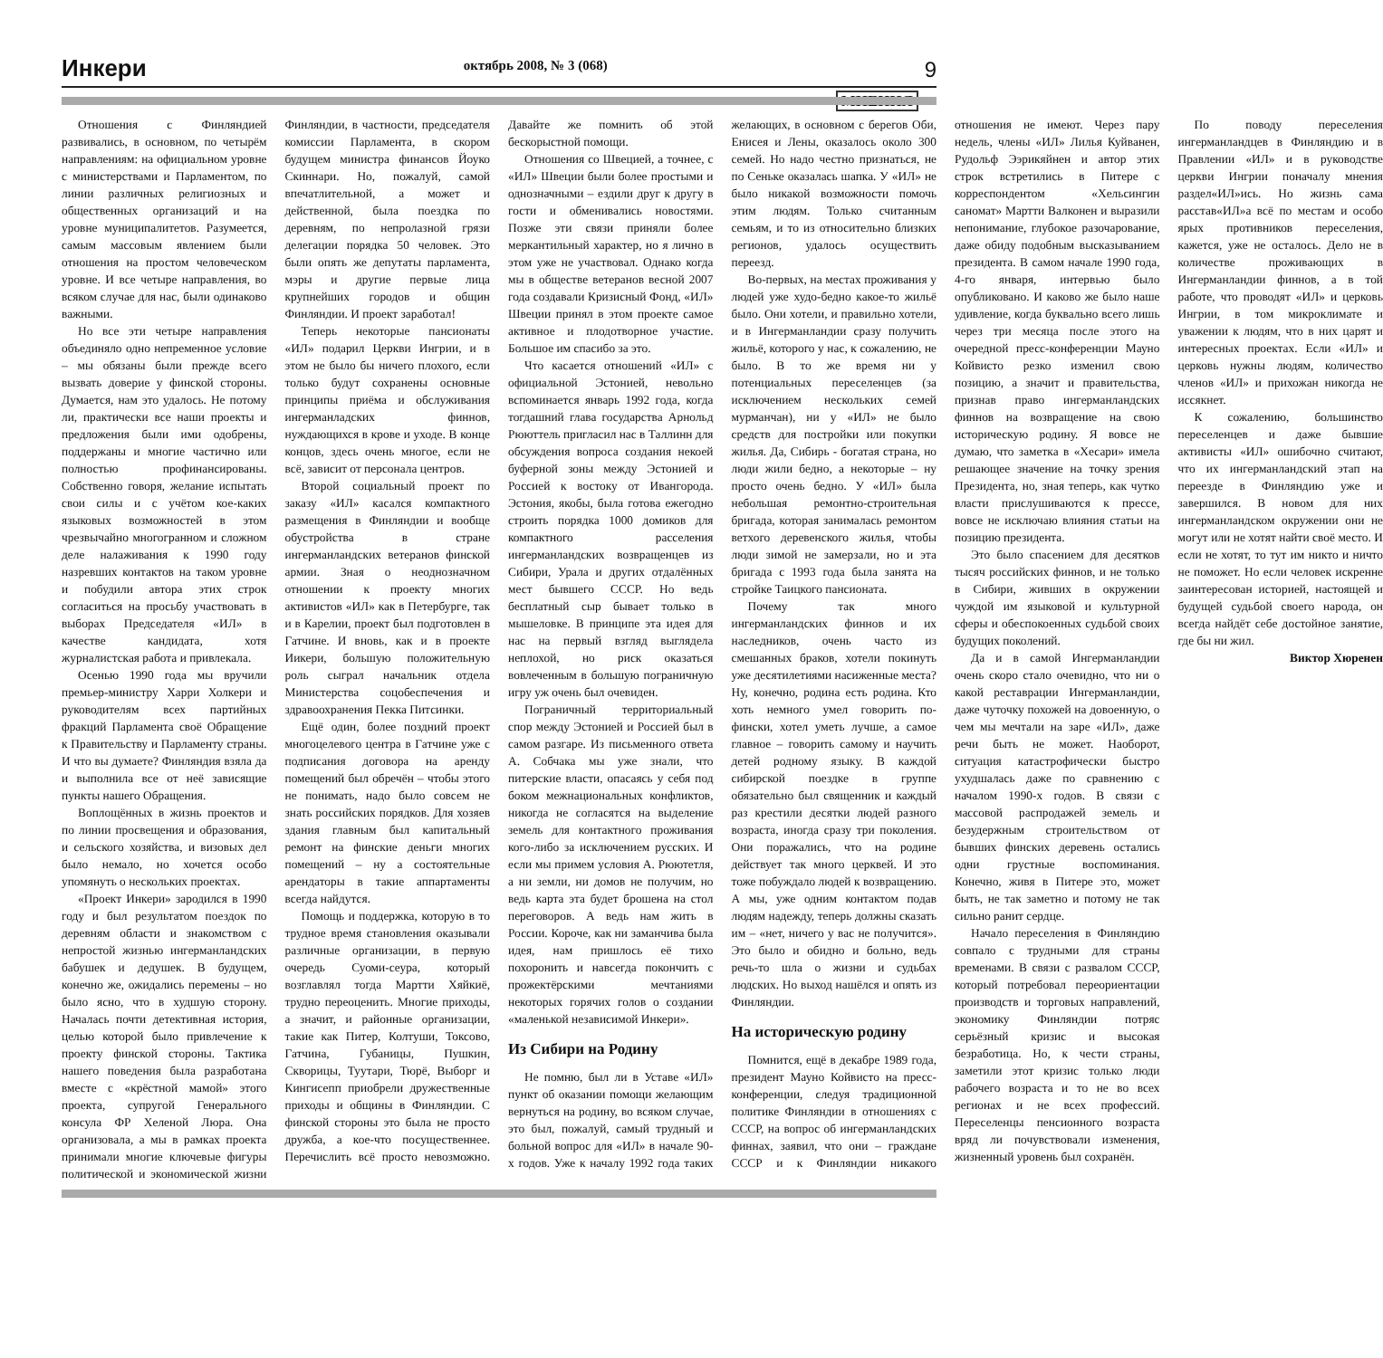Инкери октябрь 2008, № 3 (068) 9
МНЕНИЯ
Отношения с Финляндией развивались, в основном, по четырём направлениям: на официальном уровне с министерствами и Парламентом, по линии различных религиозных и общественных организаций и на уровне муниципалитетов. Разумеется, самым массовым явлением были отношения на простом человеческом уровне. И все четыре направления, во всяком случае для нас, были одинаково важными.
Но все эти четыре направления объединяло одно непременное условие – мы обязаны были прежде всего вызвать доверие у финской стороны. Думается, нам это удалось. Не потому ли, практически все наши проекты и предложения были ими одобрены, поддержаны и многие частично или полностью профинансированы. Собственно говоря, желание испытать свои силы и с учётом кое-каких языковых возможностей в этом чрезвычайно многогранном и сложном деле налаживания к 1990 году назревших контактов на таком уровне и побудили автора этих строк согласиться на просьбу участвовать в выборах Председателя «ИЛ» в качестве кандидата, хотя журналистская работа и привлекала.
Осенью 1990 года мы вручили премьер-министру Харри Холкери и руководителям всех партийных фракций Парламента своё Обращение к Правительству и Парламенту страны. И что вы думаете? Финляндия взяла да и выполнила все от неё зависящие пункты нашего Обращения.
Воплощённых в жизнь проектов и по линии просвещения и образования, и сельского хозяйства, и визовых дел было немало, но хочется особо упомянуть о нескольких проектах.
«Проект Инкери» зародился в 1990 году и был результатом поездок по деревням области и знакомством с непростой жизнью ингерманландских бабушек и дедушек. В будущем, конечно же, ожидались перемены – но было ясно, что в худшую сторону. Началась почти детективная история, целью которой было привлечение к проекту финской стороны. Тактика нашего поведения была разработана вместе с «крёстной мамой» этого проекта, супругой Генерального консула ФР Хеленой Люра. Она организовала, а мы в рамках проекта принимали многие ключевые фигуры политической и экономической жизни Финляндии, в частности, председателя комиссии Парламента, в скором будущем министра финансов Йоуко Скиннари. Но, пожалуй, самой впечатлительной, а может и действенной, была поездка по деревням, по непролазной грязи делегации порядка 50 человек. Это были опять же депутаты парламента, мэры и другие первые лица крупнейших городов и общин Финляндии. И проект заработал!
Теперь некоторые пансионаты «ИЛ» подарил Церкви Ингрии, и в этом не было бы ничего плохого, если только будут сохранены основные принципы приёма и обслуживания ингерманладских финнов, нуждающихся в крове и уходе. В конце концов, здесь очень многое, если не всё, зависит от персонала центров.
Второй социальный проект по заказу «ИЛ» касался компактного размещения в Финляндии и вообще обустройства в стране ингерманландских ветеранов финской армии. Зная о неоднозначном отношении к проекту многих активистов «ИЛ» как в Петербурге, так и в Карелии, проект был подготовлен в Гатчине. И вновь, как и в проекте Иикери, большую положительную роль сыграл начальник отдела Министерства соцобеспечения и здравоохранения Пекка Питсинки.
Ещё один, более поздний проект многоцелевого центра в Гатчине уже с подписания договора на аренду помещений был обречён – чтобы этого не понимать, надо было совсем не знать российских порядков. Для хозяев здания главным был капитальный ремонт на финские деньги многих помещений – ну а состоятельные арендаторы в такие аппартаменты всегда найдутся.
Помощь и поддержка, которую в то трудное время становления оказывали различные организации, в первую очередь Суоми-сеура, который возглавлял тогда Мартти Хяйкиё, трудно переоценить. Многие приходы, а значит, и районные организации, такие как Питер, Колтуши, Токсово, Гатчина, Губаницы, Пушкин, Скворицы, Туутари, Тюрё, Выборг и Кингисепп приобрели дружественные приходы и общины в Финляндии. С финской стороны это была не просто дружба, а кое-что посущественнее. Перечислить всё просто невозможно. Давайте же помнить об этой бескорыстной помощи.
Отношения со Швецией, а точнее, с «ИЛ» Швеции были более простыми и однозначными – ездили друг к другу в гости и обменивались новостями. Позже эти связи приняли более меркантильный характер, но я лично в этом уже не участвовал. Однако когда мы в обществе ветеранов весной 2007 года создавали Кризисный Фонд, «ИЛ» Швеции принял в этом проекте самое активное и плодотворное участие. Большое им спасибо за это.
Что касается отношений «ИЛ» с официальной Эстонией, невольно вспоминается январь 1992 года, когда тогдашний глава государства Арнольд Рююттель пригласил нас в Таллинн для обсуждения вопроса создания некоей буферной зоны между Эстонией и Россией к востоку от Ивангорода. Эстония, якобы, была готова ежегодно строить порядка 1000 домиков для компактного расселения ингерманландских возвращенцев из Сибири, Урала и других отдалённых мест бывшего СССР. Но ведь бесплатный сыр бывает только в мышеловке. В принципе эта идея для нас на первый взгляд выглядела неплохой, но риск оказаться вовлеченным в большую пограничную игру уж очень был очевиден.
Пограничный территориальный спор между Эстонией и Россией был в самом разгаре. Из письменного ответа А. Собчака мы уже знали, что питерские власти, опасаясь у себя под боком межнациональных конфликтов, никогда не согласятся на выделение земель для контактного проживания кого-либо за исключением русских. И если мы примем условия А. Рюютетля, а ни земли, ни домов не получим, но ведь карта эта будет брошена на стол переговоров. А ведь нам жить в России. Короче, как ни заманчива была идея, нам пришлось её тихо похоронить и навсегда покончить с прожектёрскими мечтаниями некоторых горячих голов о создании «маленькой независимой Инкери».
Из Сибири на Родину
Не помню, был ли в Уставе «ИЛ» пункт об оказании помощи желающим вернуться на родину, во всяком случае, это был, пожалуй, самый трудный и больной вопрос для «ИЛ» в начале 90-х годов. Уже к началу 1992 года таких желающих, в основном с берегов Оби, Енисея и Лены, оказалось около 300 семей. Но надо честно признаться, не по Сеньке оказалась шапка. У «ИЛ» не было никакой возможности помочь этим людям. Только считанным семьям, и то из относительно близких регионов, удалось осуществить переезд.
Во-первых, на местах проживания у людей уже худо-бедно какое-то жильё было. Они хотели, и правильно хотели, и в Ингерманландии сразу получить жильё, которого у нас, к сожалению, не было. В то же время ни у потенциальных переселенцев (за исключением нескольких семей мурманчан), ни у «ИЛ» не было средств для постройки или покупки жилья. Да, Сибирь - богатая страна, но люди жили бедно, а некоторые – ну просто очень бедно. У «ИЛ» была небольшая ремонтно-строительная бригада, которая занималась ремонтом ветхого деревенского жилья, чтобы люди зимой не замерзали, но и эта бригада с 1993 года была занята на стройке Таицкого пансионата.
Почему так много ингерманландских финнов и их наследников, очень часто из смешанных браков, хотели покинуть уже десятилетиями насиженные места? Ну, конечно, родина есть родина. Кто хоть немного умел говорить по-фински, хотел уметь лучше, а самое главное – говорить самому и научить детей родному языку. В каждой сибирской поездке в группе обязательно был священник и каждый раз крестили десятки людей разного возраста, иногда сразу три поколения. Они поражались, что на родине действует так много церквей. И это тоже побуждало людей к возвращению. А мы, уже одним контактом подав людям надежду, теперь должны сказать им – «нет, ничего у вас не получится». Это было и обидно и больно, ведь речь-то шла о жизни и судьбах людских. Но выход нашёлся и опять из Финляндии.
На историческую родину
Помнится, ещё в декабре 1989 года, президент Мауно Койвисто на пресс-конференции, следуя традиционной политике Финляндии в отношениях с СССР, на вопрос об ингерманландских финнах, заявил, что они – граждане СССР и к Финляндии никакого отношения не имеют. Через пару недель, члены «ИЛ» Лилья Куйванен, Рудольф Ээрикяйнен и автор этих строк встретились в Питере с корреспондентом «Хельсингин саномат» Мартти Валконен и выразили непонимание, глубокое разочарование, даже обиду подобным высказыванием президента. В самом начале 1990 года, 4-го января, интервью было опубликовано. И каково же было наше удивление, когда буквально всего лишь через три месяца после этого на очередной пресс-конференции Мауно Койвисто резко изменил свою позицию, а значит и правительства, признав право ингерманландских финнов на возвращение на свою историческую родину. Я вовсе не думаю, что заметка в «Хесари» имела решающее значение на точку зрения Президента, но, зная теперь, как чутко власти прислушиваются к прессе, вовсе не исключаю влияния статьи на позицию президента.
Это было спасением для десятков тысяч российских финнов, и не только в Сибири, живших в окружении чуждой им языковой и культурной сферы и обеспокоенных судьбой своих будущих поколений.
Да и в самой Ингерманландии очень скоро стало очевидно, что ни о какой реставрации Ингерманландии, даже чуточку похожей на довоенную, о чем мы мечтали на заре «ИЛ», даже речи быть не может. Наоборот, ситуация катастрофически быстро ухудшалась даже по сравнению с началом 1990-х годов. В связи с массовой распродажей земель и безудержным строительством от бывших финских деревень остались одни грустные воспоминания. Конечно, живя в Питере это, может быть, не так заметно и потому не так сильно ранит сердце.
Начало переселения в Финляндию совпало с трудными для страны временами. В связи с развалом СССР, который потребовал переориентации производств и торговых направлений, экономику Финляндии потряс серьёзный кризис и высокая безработица. Но, к чести страны, заметили этот кризис только люди рабочего возраста и то не во всех регионах и не всех профессий. Переселенцы пенсионного возраста вряд ли почувствовали изменения, жизненный уровень был сохранён.
По поводу переселения ингерманландцев в Финляндию и в Правлении «ИЛ» и в руководстве церкви Ингрии поначалу мнения раздел«ИЛ»ись. Но жизнь сама расстав«ИЛ»а всё по местам и особо ярых противников переселения, кажется, уже не осталось. Дело не в количестве проживающих в Ингерманландии финнов, а в той работе, что проводят «ИЛ» и церковь Ингрии, в том микроклимате и уважении к людям, что в них царят и интересных проектах. Если «ИЛ» и церковь нужны людям, количество членов «ИЛ» и прихожан никогда не иссякнет.
К сожалению, большинство переселенцев и даже бывшие активисты «ИЛ» ошибочно считают, что их ингерманландский этап на переезде в Финляндию уже и завершился. В новом для них ингерманландском окружении они не могут или не хотят найти своё место. И если не хотят, то тут им никто и ничто не поможет. Но если человек искренне заинтересован историей, настоящей и будущей судьбой своего народа, он всегда найдёт себе достойное занятие, где бы ни жил.
Виктор Хюренен